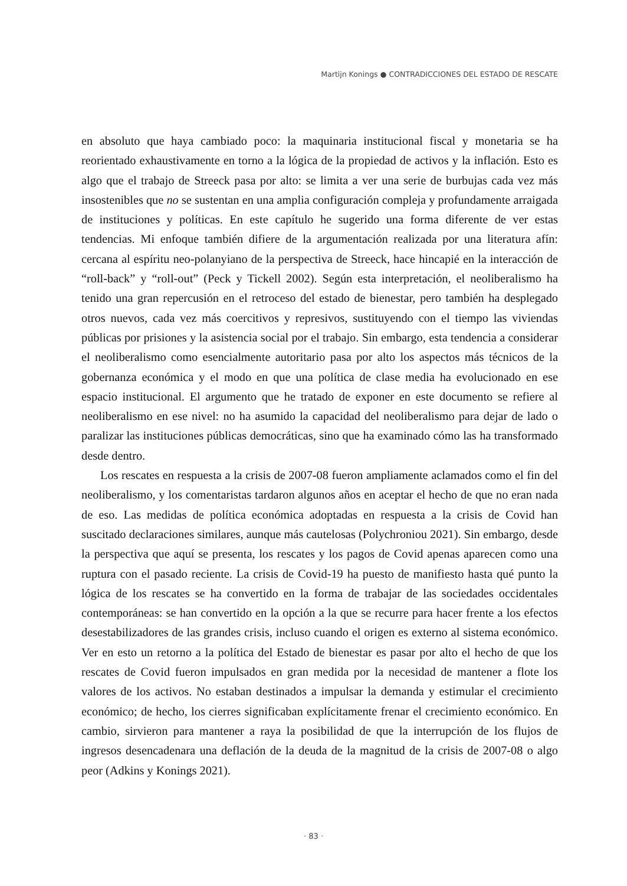Martijn Konings ● CONTRADICCIONES DEL ESTADO DE RESCATE
en absoluto que haya cambiado poco: la maquinaria institucional fiscal y monetaria se ha reorientado exhaustivamente en torno a la lógica de la propiedad de activos y la inflación. Esto es algo que el trabajo de Streeck pasa por alto: se limita a ver una serie de burbujas cada vez más insostenibles que no se sustentan en una amplia configuración compleja y profundamente arraigada de instituciones y políticas. En este capítulo he sugerido una forma diferente de ver estas tendencias. Mi enfoque también difiere de la argumentación realizada por una literatura afín: cercana al espíritu neo-polanyiano de la perspectiva de Streeck, hace hincapié en la interacción de “roll-back” y “roll-out” (Peck y Tickell 2002). Según esta interpretación, el neoliberalismo ha tenido una gran repercusión en el retroceso del estado de bienestar, pero también ha desplegado otros nuevos, cada vez más coercitivos y represivos, sustituyendo con el tiempo las viviendas públicas por prisiones y la asistencia social por el trabajo. Sin embargo, esta tendencia a considerar el neoliberalismo como esencialmente autoritario pasa por alto los aspectos más técnicos de la gobernanza económica y el modo en que una política de clase media ha evolucionado en ese espacio institucional. El argumento que he tratado de exponer en este documento se refiere al neoliberalismo en ese nivel: no ha asumido la capacidad del neoliberalismo para dejar de lado o paralizar las instituciones públicas democráticas, sino que ha examinado cómo las ha transformado desde dentro.
Los rescates en respuesta a la crisis de 2007-08 fueron ampliamente aclamados como el fin del neoliberalismo, y los comentaristas tardaron algunos años en aceptar el hecho de que no eran nada de eso. Las medidas de política económica adoptadas en respuesta a la crisis de Covid han suscitado declaraciones similares, aunque más cautelosas (Polychroniou 2021). Sin embargo, desde la perspectiva que aquí se presenta, los rescates y los pagos de Covid apenas aparecen como una ruptura con el pasado reciente. La crisis de Covid-19 ha puesto de manifiesto hasta qué punto la lógica de los rescates se ha convertido en la forma de trabajar de las sociedades occidentales contemporáneas: se han convertido en la opción a la que se recurre para hacer frente a los efectos desestabilizadores de las grandes crisis, incluso cuando el origen es externo al sistema económico. Ver en esto un retorno a la política del Estado de bienestar es pasar por alto el hecho de que los rescates de Covid fueron impulsados en gran medida por la necesidad de mantener a flote los valores de los activos. No estaban destinados a impulsar la demanda y estimular el crecimiento económico; de hecho, los cierres significaban explícitamente frenar el crecimiento económico. En cambio, sirvieron para mantener a raya la posibilidad de que la interrupción de los flujos de ingresos desencadenara una deflación de la deuda de la magnitud de la crisis de 2007-08 o algo peor (Adkins y Konings 2021).
· 83 ·